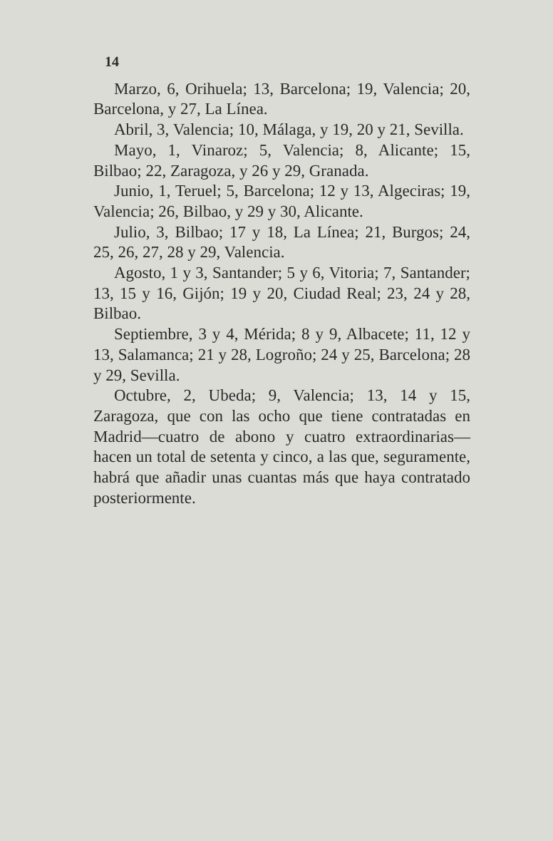14
Marzo, 6, Orihuela; 13, Barcelona; 19, Valencia; 20, Barcelona, y 27, La Línea.
Abril, 3, Valencia; 10, Málaga, y 19, 20 y 21, Sevilla.
Mayo, 1, Vinaroz; 5, Valencia; 8, Alicante; 15, Bilbao; 22, Zaragoza, y 26 y 29, Granada.
Junio, 1, Teruel; 5, Barcelona; 12 y 13, Algeciras; 19, Valencia; 26, Bilbao, y 29 y 30, Alicante.
Julio, 3, Bilbao; 17 y 18, La Línea; 21, Burgos; 24, 25, 26, 27, 28 y 29, Valencia.
Agosto, 1 y 3, Santander; 5 y 6, Vitoria; 7, Santander; 13, 15 y 16, Gijón; 19 y 20, Ciudad Real; 23, 24 y 28, Bilbao.
Septiembre, 3 y 4, Mérida; 8 y 9, Albacete; 11, 12 y 13, Salamanca; 21 y 28, Logroño; 24 y 25, Barcelona; 28 y 29, Sevilla.
Octubre, 2, Ubeda; 9, Valencia; 13, 14 y 15, Zaragoza, que con las ocho que tiene contratadas en Madrid—cuatro de abono y cuatro extraordinarias—hacen un total de setenta y cinco, a las que, seguramente, habrá que añadir unas cuantas más que haya contratado posteriormente.